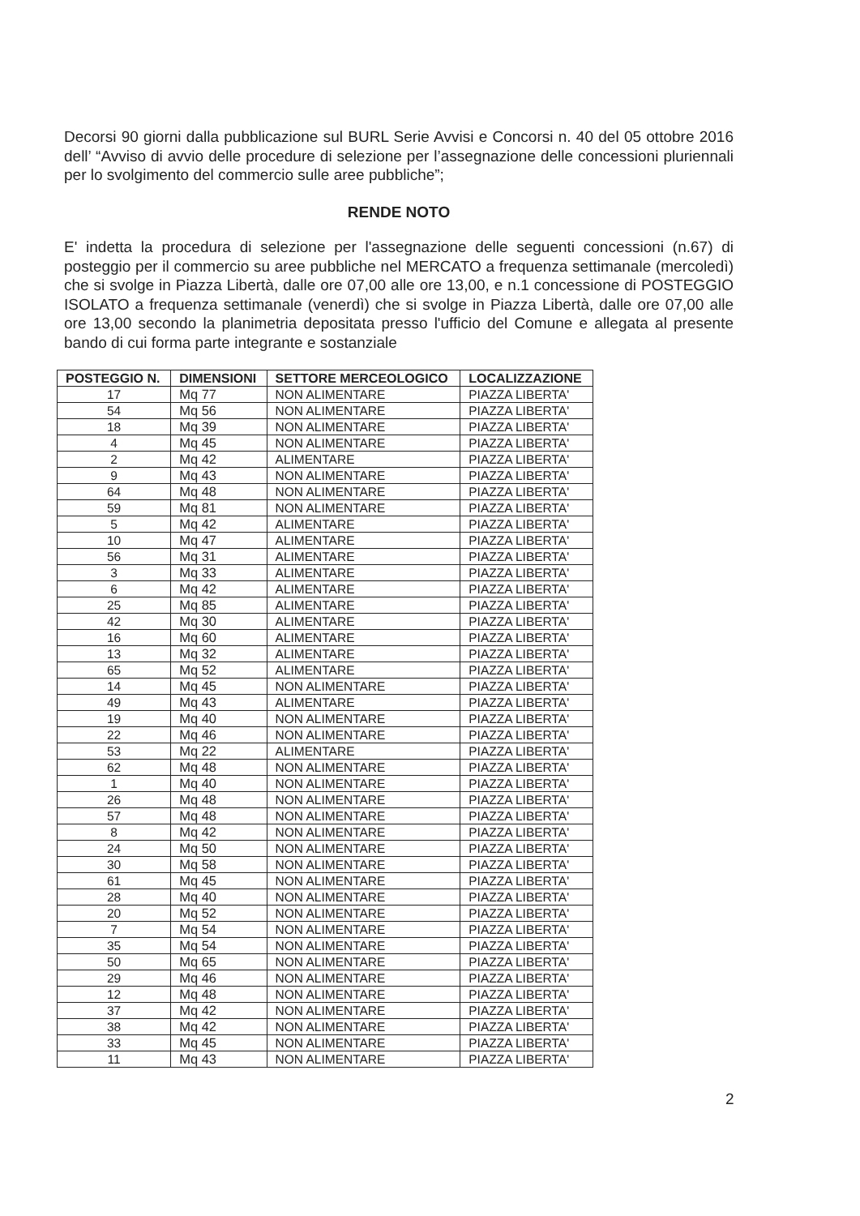Decorsi 90 giorni dalla pubblicazione sul BURL Serie Avvisi e Concorsi n. 40 del 05 ottobre 2016 dell’ “Avviso di avvio delle procedure di selezione per l’assegnazione delle concessioni pluriennali per lo svolgimento del commercio sulle aree pubbliche”;
RENDE NOTO
E' indetta la procedura di selezione per l'assegnazione delle seguenti concessioni (n.67) di posteggio per il commercio su aree pubbliche nel MERCATO a frequenza settimanale (mercoledì) che si svolge in Piazza Libertà, dalle ore 07,00 alle ore 13,00, e n.1 concessione di POSTEGGIO ISOLATO a frequenza settimanale (venerdì) che si svolge in Piazza Libertà, dalle ore 07,00 alle ore 13,00 secondo la planimetria depositata presso l'ufficio del Comune e allegata al presente bando di cui forma parte integrante e sostanziale
| POSTEGGIO N. | DIMENSIONI | SETTORE MERCEOLOGICO | LOCALIZZAZIONE |
| --- | --- | --- | --- |
| 17 | Mq 77 | NON ALIMENTARE | PIAZZA LIBERTA' |
| 54 | Mq 56 | NON ALIMENTARE | PIAZZA LIBERTA' |
| 18 | Mq 39 | NON ALIMENTARE | PIAZZA LIBERTA' |
| 4 | Mq 45 | NON ALIMENTARE | PIAZZA LIBERTA' |
| 2 | Mq 42 | ALIMENTARE | PIAZZA LIBERTA' |
| 9 | Mq 43 | NON ALIMENTARE | PIAZZA LIBERTA' |
| 64 | Mq 48 | NON ALIMENTARE | PIAZZA LIBERTA' |
| 59 | Mq 81 | NON ALIMENTARE | PIAZZA LIBERTA' |
| 5 | Mq 42 | ALIMENTARE | PIAZZA LIBERTA' |
| 10 | Mq 47 | ALIMENTARE | PIAZZA LIBERTA' |
| 56 | Mq 31 | ALIMENTARE | PIAZZA LIBERTA' |
| 3 | Mq 33 | ALIMENTARE | PIAZZA LIBERTA' |
| 6 | Mq 42 | ALIMENTARE | PIAZZA LIBERTA' |
| 25 | Mq 85 | ALIMENTARE | PIAZZA LIBERTA' |
| 42 | Mq 30 | ALIMENTARE | PIAZZA LIBERTA' |
| 16 | Mq 60 | ALIMENTARE | PIAZZA LIBERTA' |
| 13 | Mq 32 | ALIMENTARE | PIAZZA LIBERTA' |
| 65 | Mq 52 | ALIMENTARE | PIAZZA LIBERTA' |
| 14 | Mq 45 | NON ALIMENTARE | PIAZZA LIBERTA' |
| 49 | Mq 43 | ALIMENTARE | PIAZZA LIBERTA' |
| 19 | Mq 40 | NON ALIMENTARE | PIAZZA LIBERTA' |
| 22 | Mq 46 | NON ALIMENTARE | PIAZZA LIBERTA' |
| 53 | Mq 22 | ALIMENTARE | PIAZZA LIBERTA' |
| 62 | Mq 48 | NON ALIMENTARE | PIAZZA LIBERTA' |
| 1 | Mq 40 | NON ALIMENTARE | PIAZZA LIBERTA' |
| 26 | Mq 48 | NON ALIMENTARE | PIAZZA LIBERTA' |
| 57 | Mq 48 | NON ALIMENTARE | PIAZZA LIBERTA' |
| 8 | Mq 42 | NON ALIMENTARE | PIAZZA LIBERTA' |
| 24 | Mq 50 | NON ALIMENTARE | PIAZZA LIBERTA' |
| 30 | Mq 58 | NON ALIMENTARE | PIAZZA LIBERTA' |
| 61 | Mq 45 | NON ALIMENTARE | PIAZZA LIBERTA' |
| 28 | Mq 40 | NON ALIMENTARE | PIAZZA LIBERTA' |
| 20 | Mq 52 | NON ALIMENTARE | PIAZZA LIBERTA' |
| 7 | Mq 54 | NON ALIMENTARE | PIAZZA LIBERTA' |
| 35 | Mq 54 | NON ALIMENTARE | PIAZZA LIBERTA' |
| 50 | Mq 65 | NON ALIMENTARE | PIAZZA LIBERTA' |
| 29 | Mq 46 | NON ALIMENTARE | PIAZZA LIBERTA' |
| 12 | Mq 48 | NON ALIMENTARE | PIAZZA LIBERTA' |
| 37 | Mq 42 | NON ALIMENTARE | PIAZZA LIBERTA' |
| 38 | Mq 42 | NON ALIMENTARE | PIAZZA LIBERTA' |
| 33 | Mq 45 | NON ALIMENTARE | PIAZZA LIBERTA' |
| 11 | Mq 43 | NON ALIMENTARE | PIAZZA LIBERTA' |
2